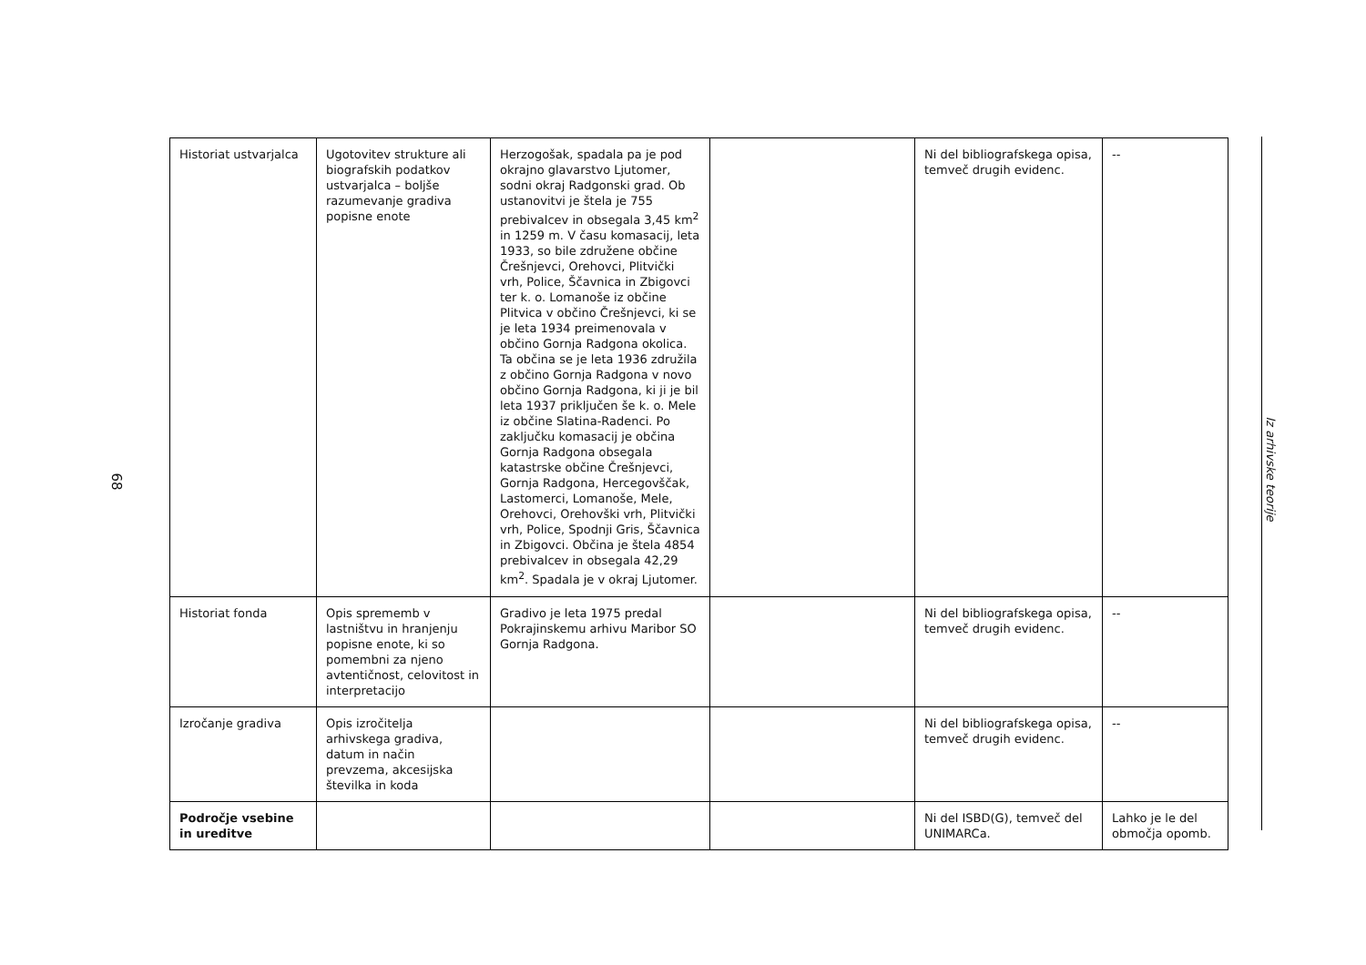68
| Historiat ustvarjalca | Ugotovitev strukture ali biografskih podatkov ustvarjalca – boljše razumevanje gradiva popisne enote | Herzogošak, spadala pa je pod okrajno glavarstvo Ljutomer, sodni okraj Radgonski grad. Ob ustanovitvi je štela je 755 prebivalcev in obsegala 3,45 km<sup>2</sup> in 1259 m. V času komasacij, leta 1933, so bile združene občine Črešnjevci, Orehovci, Plitvički vrh, Police, Ščavnica in Zbigovci ter k. o. Lomanoše iz občine Plitvica v občino Črešnjevci, ki se je leta 1934 preimenovala v občino Gornja Radgona okolica. Ta občina se je leta 1936 združila z občino Gornja Radgona v novo občino Gornja Radgona, ki ji je bil leta 1937 priključen še k. o. Mele iz občine Slatina-Radenci. Po zaključku komasacij je občina Gornja Radgona obsegala katastrske občine Črešnjevci, Gornja Radgona, Hercegovščak, Lastomerci, Lomanoše, Mele, Orehovci, Orehovški vrh, Plitvički vrh, Police, Spodnji Gris, Ščavnica in Zbigovci. Občina je štela 4854 prebivalcev in obsegala 42,29 km<sup>2</sup>. Spadala je v okraj Ljutomer. | | Ni del bibliografskega opisa, temveč drugih evidenc. | -- |
| Historiat fonda | Opis sprememb v lastništvu in hranjenju popisne enote, ki so pomembni za njeno avtentičnost, celovitost in interpretacijo | Gradivo je leta 1975 predal Pokrajinskemu arhivu Maribor SO Gornja Radgona. | | Ni del bibliografskega opisa, temveč drugih evidenc. | -- |
| Izročanje gradiva | Opis izročitelja arhivskega gradiva, datum in način prevzema, akcesijska številka in koda | | | Ni del bibliografskega opisa, temveč drugih evidenc. | -- |
| Področje vsebine in ureditve | | | | Ni del ISBD(G), temveč del UNIMARCa. | Lahko je le del območja opomb. |
Iz arhivske teorije